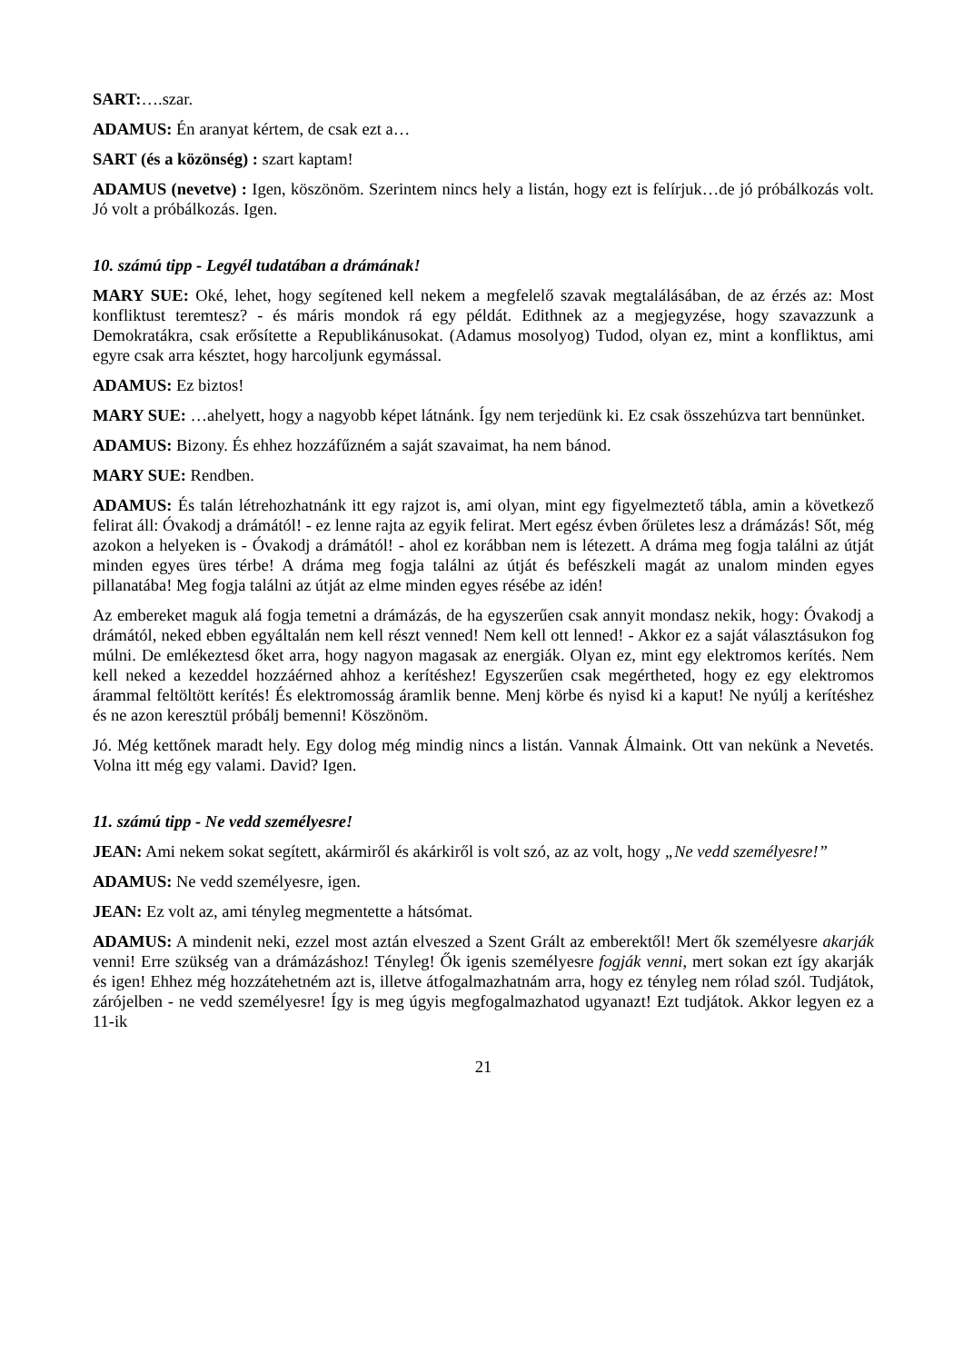SART:….szar.
ADAMUS: Én aranyat kértem, de csak ezt a…
SART (és a közönség) : szart kaptam!
ADAMUS (nevetve) : Igen, köszönöm. Szerintem nincs hely a listán, hogy ezt is felírjuk…de jó próbálkozás volt. Jó volt a próbálkozás. Igen.
10. számú tipp - Legyél tudatában a drámának!
MARY SUE: Oké, lehet, hogy segítened kell nekem a megfelelő szavak megtalálásában, de az érzés az: Most konfliktust teremtesz? - és máris mondok rá egy példát. Edithnek az a megjegyzése, hogy szavazzunk a Demokratákra, csak erősítette a Republikánusokat. (Adamus mosolyog) Tudod, olyan ez, mint a konfliktus, ami egyre csak arra késztet, hogy harcoljunk egymással.
ADAMUS: Ez biztos!
MARY SUE: …ahelyett, hogy a nagyobb képet látnánk. Így nem terjedünk ki. Ez csak összehúzva tart bennünket.
ADAMUS: Bizony. És ehhez hozzáfűzném a saját szavaimat, ha nem bánod.
MARY SUE: Rendben.
ADAMUS: És talán létrehozhatnánk itt egy rajzot is, ami olyan, mint egy figyelmeztető tábla, amin a következő felirat áll: Óvakodj a drámától! - ez lenne rajta az egyik felirat. Mert egész évben őrületes lesz a drámázás! Sőt, még azokon a helyeken is - Óvakodj a drámától! - ahol ez korábban nem is létezett. A dráma meg fogja találni az útját minden egyes üres térbe! A dráma meg fogja találni az útját és befészkeli magát az unalom minden egyes pillanatába! Meg fogja találni az útját az elme minden egyes résébe az idén!
Az embereket maguk alá fogja temetni a drámázás, de ha egyszerűen csak annyit mondasz nekik, hogy: Óvakodj a drámától, neked ebben egyáltalán nem kell részt venned! Nem kell ott lenned! - Akkor ez a saját választásukon fog múlni. De emlékeztesd őket arra, hogy nagyon magasak az energiák. Olyan ez, mint egy elektromos kerítés. Nem kell neked a kezeddel hozzáérned ahhoz a kerítéshez! Egyszerűen csak megértheted, hogy ez egy elektromos árammal feltöltött kerítés! És elektromosság áramlik benne. Menj körbe és nyisd ki a kaput! Ne nyúlj a kerítéshez és ne azon keresztül próbálj bemenni! Köszönöm.
Jó. Még kettőnek maradt hely. Egy dolog még mindig nincs a listán. Vannak Álmaink. Ott van nekünk a Nevetés. Volna itt még egy valami. David? Igen.
11. számú tipp - Ne vedd személyesre!
JEAN: Ami nekem sokat segített, akármiről és akárkiről is volt szó, az az volt, hogy „Ne vedd személyesre!”
ADAMUS: Ne vedd személyesre, igen.
JEAN: Ez volt az, ami tényleg megmentette a hátsómat.
ADAMUS: A mindenit neki, ezzel most aztán elveszed a Szent Grált az emberektől! Mert ők személyesre akarják venni! Erre szükség van a drámázáshoz! Tényleg! Ők igenis személyesre fogják venni, mert sokan ezt így akarják és igen! Ehhez még hozzátehetném azt is, illetve átfogalmazhatnám arra, hogy ez tényleg nem rólad szól. Tudjátok, zárójelben - ne vedd személyesre! Így is meg úgyis megfogalmazhatod ugyanazt! Ezt tudjátok. Akkor legyen ez a 11-ik
21